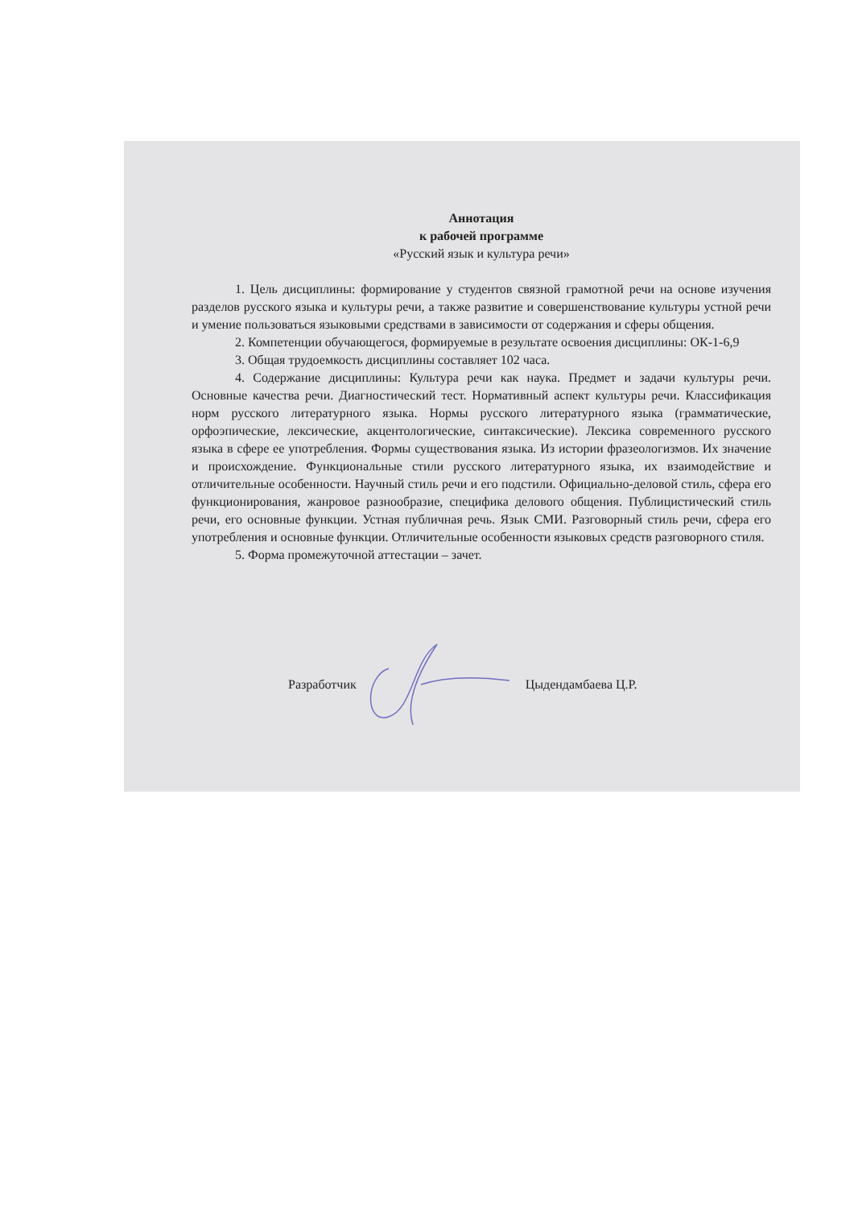Аннотация
к рабочей программе
«Русский язык и культура речи»
1. Цель дисциплины: формирование у студентов связной грамотной речи на основе изучения разделов русского языка и культуры речи, а также развитие и совершенствование культуры устной речи и умение пользоваться языковыми средствами в зависимости от содержания и сферы общения.
2. Компетенции обучающегося, формируемые в результате освоения дисциплины: ОК-1-6,9
3. Общая трудоемкость дисциплины составляет 102 часа.
4. Содержание дисциплины: Культура речи как наука. Предмет и задачи культуры речи. Основные качества речи. Диагностический тест. Нормативный аспект культуры речи. Классификация норм русского литературного языка. Нормы русского литературного языка (грамматические, орфоэпические, лексические, акцентологические, синтаксические). Лексика современного русского языка в сфере ее употребления. Формы существования языка. Из истории фразеологизмов. Их значение и происхождение. Функциональные стили русского литературного языка, их взаимодействие и отличительные особенности. Научный стиль речи и его подстили. Официально-деловой стиль, сфера его функционирования, жанровое разнообразие, специфика делового общения. Публицистический стиль речи, его основные функции. Устная публичная речь. Язык СМИ. Разговорный стиль речи, сфера его употребления и основные функции. Отличительные особенности языковых средств разговорного стиля.
5. Форма промежуточной аттестации – зачет.
Разработчик Цыдендамбаева Ц.Р.